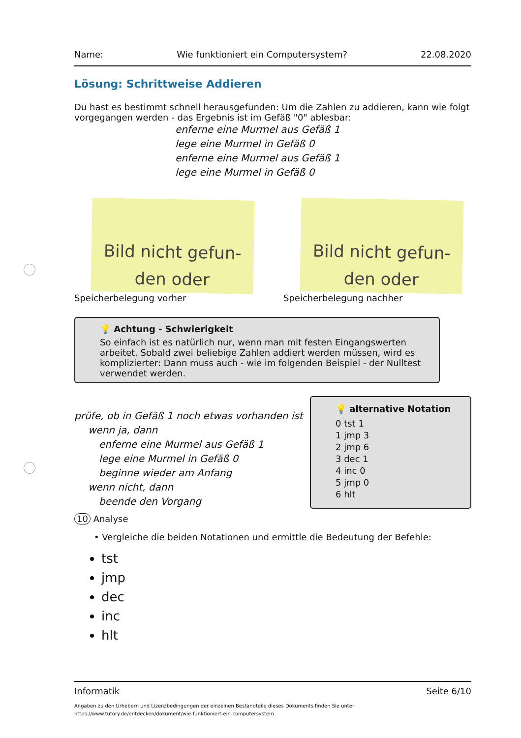Name: Wie funktioniert ein Computersystem? 22.08.2020
Lösung: Schrittweise Addieren
Du hast es bestimmt schnell herausgefunden: Um die Zahlen zu addieren, kann wie folgt vorgegangen werden - das Ergebnis ist im Gefäß "0" ablesbar:
enferne eine Murmel aus Gefäß 1
lege eine Murmel in Gefäß 0
enferne eine Murmel aus Gefäß 1
lege eine Murmel in Gefäß 0
Bild nicht gefun-
den oder
Speicherbelegung vorher
Bild nicht gefun-
den oder
Speicherbelegung nachher
💡 Achtung - Schwierigkeit
So einfach ist es natürlich nur, wenn man mit festen Eingangswerten arbeitet. Sobald zwei beliebige Zahlen addiert werden müssen, wird es komplizierter: Dann muss auch - wie im folgenden Beispiel - der Nulltest verwendet werden.
prüfe, ob in Gefäß 1 noch etwas vorhanden ist
wenn ja, dann
enferne eine Murmel aus Gefäß 1
lege eine Murmel in Gefäß 0
beginne wieder am Anfang
wenn nicht, dann
beende den Vorgang
💡 alternative Notation
0 tst 1
1 jmp 3
2 jmp 6
3 dec 1
4 inc 0
5 jmp 0
6 hlt
10 Analyse
• Vergleiche die beiden Notationen und ermittle die Bedeutung der Befehle:
tst
jmp
dec
inc
hlt
Informatik Seite 6/10
Angaben zu den Urhebern und Lizenzbedingungen der einzelnen Bestandteile dieses Dokuments finden Sie unter
https://www.tutory.de/entdecken/dokument/wie-funktioniert-ein-computersystem